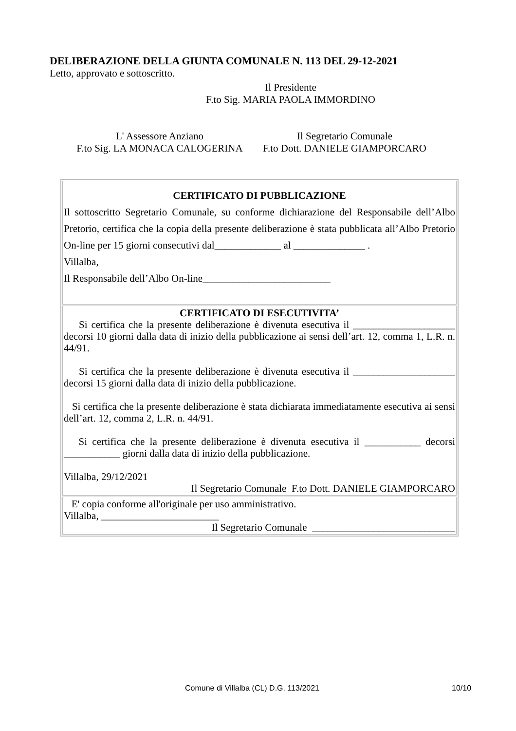DELIBERAZIONE DELLA GIUNTA COMUNALE N. 113 DEL 29-12-2021
Letto, approvato e sottoscritto.
Il Presidente
F.to Sig. MARIA PAOLA IMMORDINO
L' Assessore Anziano
F.to Sig. LA MONACA CALOGERINA
Il Segretario Comunale
F.to Dott. DANIELE GIAMPORCARO
| CERTIFICATO DI PUBBLICAZIONE Il sottoscritto Segretario Comunale, su conforme dichiarazione del Responsabile dell’Albo Pretorio, certifica che la copia della presente deliberazione è stata pubblicata all’Albo Pretorio On-line per 15 giorni consecutivi dal_____________ al ______________ . Villalba, Il Responsabile dell’Albo On-line_________________________ |
| CERTIFICATO DI ESECUTIVITA’ Si certifica che la presente deliberazione è divenuta esecutiva il ____________________ decorsi 10 giorni dalla data di inizio della pubblicazione ai sensi dell’art. 12, comma 1, L.R. n. 44/91. Si certifica che la presente deliberazione è divenuta esecutiva il ____________________ decorsi 15 giorni dalla data di inizio della pubblicazione. Si certifica che la presente deliberazione è stata dichiarata immediatamente esecutiva ai sensi dell’art. 12, comma 2, L.R. n. 44/91. Si certifica che la presente deliberazione è divenuta esecutiva il ___________ decorsi ___________ giorni dalla data di inizio della pubblicazione. Villalba, 29/12/2021 Il Segretario Comunale F.to Dott. DANIELE GIAMPORCARO |
| E' copia conforme all'originale per uso amministrativo. Villalba, _______________________ Il Segretario Comunale ____________________________ |
Comune di Villalba (CL) D.G. 113/2021
10/10